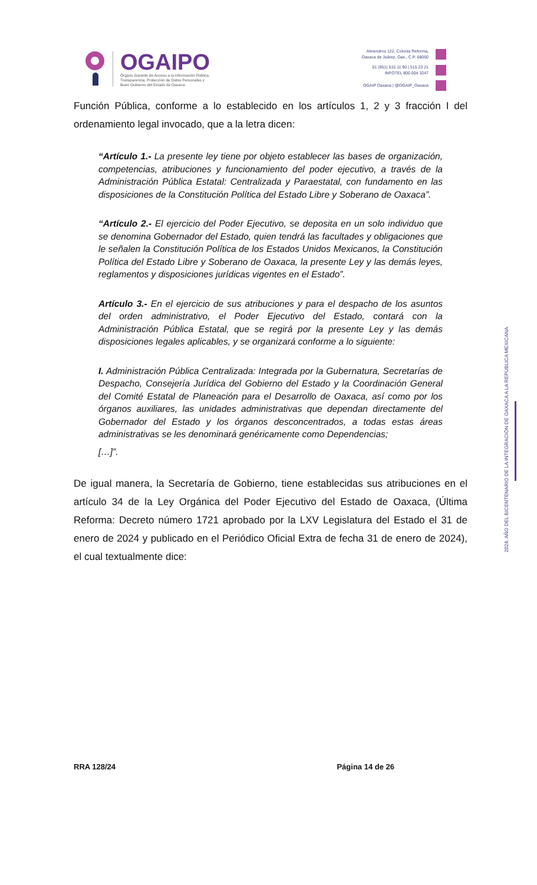OGAIPO
Órgano Garante de Acceso a la Información Pública,
Transparencia, Protección de Datos Personales y
Buen Gobierno del Estado de Oaxaca
Almendros 122, Colonia Reforma,
Oaxaca de Juárez, Oax., C.P. 68050
01 (951) 515 11 90 | 515 23 21
INFOTEL 800 004 3247
OGAIP Oaxaca | @OGAIP_Oaxaca
Función Pública, conforme a lo establecido en los artículos 1, 2 y 3 fracción I del ordenamiento legal invocado, que a la letra dicen:
“Artículo 1.- La presente ley tiene por objeto establecer las bases de organización, competencias, atribuciones y funcionamiento del poder ejecutivo, a través de la Administración Pública Estatal: Centralizada y Paraestatal, con fundamento en las disposiciones de la Constitución Política del Estado Libre y Soberano de Oaxaca”.
“Artículo 2.- El ejercicio del Poder Ejecutivo, se deposita en un solo individuo que se denomina Gobernador del Estado, quien tendrá las facultades y obligaciones que le señalen la Constitución Política de los Estados Unidos Mexicanos, la Constitución Política del Estado Libre y Soberano de Oaxaca, la presente Ley y las demás leyes, reglamentos y disposiciones jurídicas vigentes en el Estado”.
Artículo 3.- En el ejercicio de sus atribuciones y para el despacho de los asuntos del orden administrativo, el Poder Ejecutivo del Estado, contará con la Administración Pública Estatal, que se regirá por la presente Ley y las demás disposiciones legales aplicables, y se organizará conforme a lo siguiente:
I. Administración Pública Centralizada: Integrada por la Gubernatura, Secretarías de Despacho, Consejería Jurídica del Gobierno del Estado y la Coordinación General del Comité Estatal de Planeación para el Desarrollo de Oaxaca, así como por los órganos auxiliares, las unidades administrativas que dependan directamente del Gobernador del Estado y los órganos desconcentrados, a todas estas áreas administrativas se les denominará genéricamente como Dependencias;
[…]”.
De igual manera, la Secretaría de Gobierno, tiene establecidas sus atribuciones en el artículo 34 de la Ley Orgánica del Poder Ejecutivo del Estado de Oaxaca, (Última Reforma: Decreto número 1721 aprobado por la LXV Legislatura del Estado el 31 de enero de 2024 y publicado en el Periódico Oficial Extra de fecha 31 de enero de 2024), el cual textualmente dice:
RRA 128/24 Página 14 de 26
2024, AÑO DEL BICENTENARIO DE LA INTEGRACIÓN DE OAXACA A LA REPÚBLICA MEXICANA